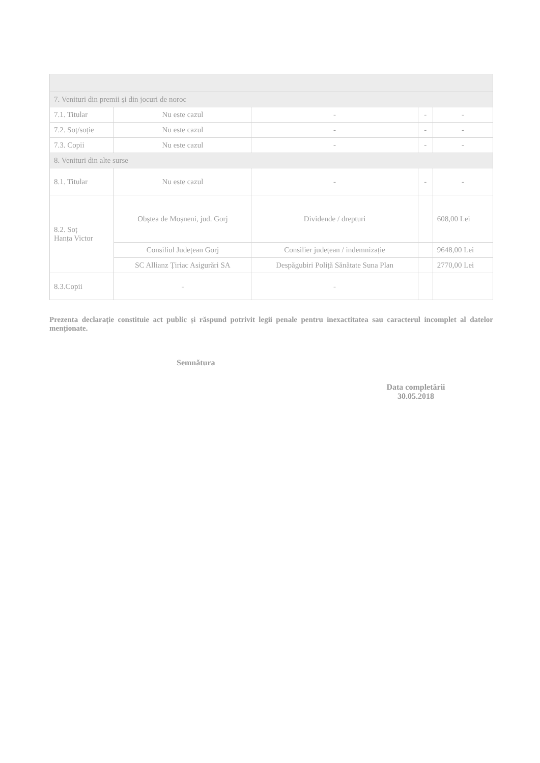| 7. Venituri din premii și din jocuri de noroc | | | | |
| 7.1. Titular | Nu este cazul | - | - | - |
| 7.2. Soț/soție | Nu este cazul | - | - | - |
| 7.3. Copii | Nu este cazul | - | - | - |
| 8. Venituri din alte surse | | | | |
| 8.1. Titular | Nu este cazul | - | - | - |
| 8.2. Soț Hanța Victor | Obștea de Moșneni, jud. Gorj | Dividende / drepturi | | 608,00 Lei |
| | Consiliul Județean Gorj | Consilier județean / indemnizație | | 9648,00 Lei |
| | SC Allianz Țiriac Asigurări SA | Despăgubiri Poliță Sănătate Suna Plan | | 2770,00 Lei |
| 8.3.Copii | - | - | | |
Prezenta declarație constituie act public și răspund potrivit legii penale pentru inexactitatea sau caracterul incomplet al datelor menționate.
Semnătura
Data completării
30.05.2018